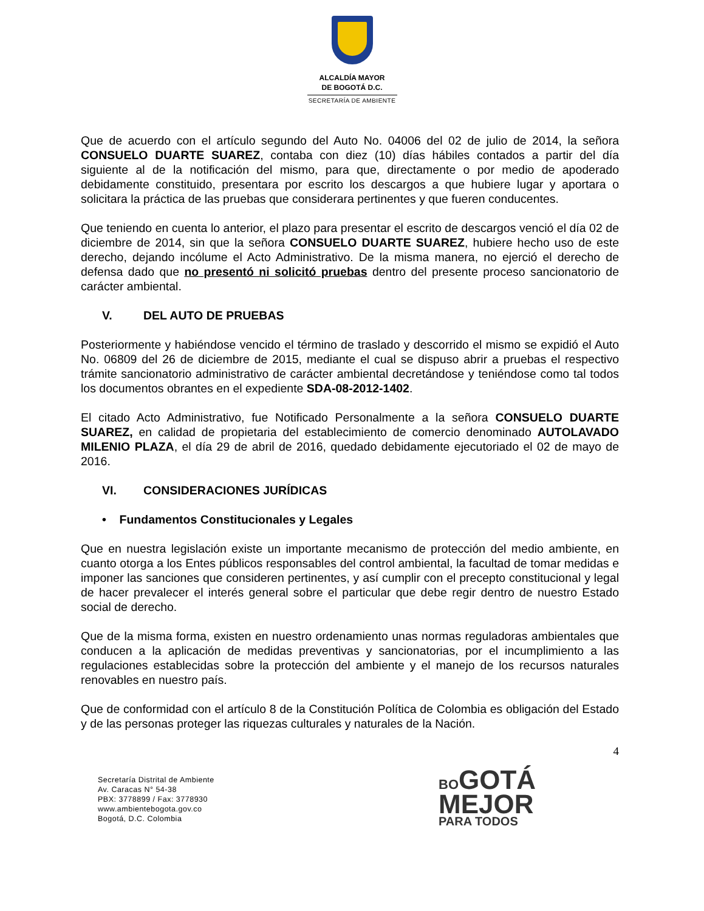ALCALDÍA MAYOR
DE BOGOTÁ D.C.
SECRETARÍA DE AMBIENTE
Que de acuerdo con el artículo segundo del Auto No. 04006 del 02 de julio de 2014, la señora CONSUELO DUARTE SUAREZ, contaba con diez (10) días hábiles contados a partir del día siguiente al de la notificación del mismo, para que, directamente o por medio de apoderado debidamente constituido, presentara por escrito los descargos a que hubiere lugar y aportara o solicitara la práctica de las pruebas que considerara pertinentes y que fueren conducentes.
Que teniendo en cuenta lo anterior, el plazo para presentar el escrito de descargos venció el día 02 de diciembre de 2014, sin que la señora CONSUELO DUARTE SUAREZ, hubiere hecho uso de este derecho, dejando incólume el Acto Administrativo. De la misma manera, no ejerció el derecho de defensa dado que no presentó ni solicitó pruebas dentro del presente proceso sancionatorio de carácter ambiental.
V. DEL AUTO DE PRUEBAS
Posteriormente y habiéndose vencido el término de traslado y descorrido el mismo se expidió el Auto No. 06809 del 26 de diciembre de 2015, mediante el cual se dispuso abrir a pruebas el respectivo trámite sancionatorio administrativo de carácter ambiental decretándose y teniéndose como tal todos los documentos obrantes en el expediente SDA-08-2012-1402.
El citado Acto Administrativo, fue Notificado Personalmente a la señora CONSUELO DUARTE SUAREZ, en calidad de propietaria del establecimiento de comercio denominado AUTOLAVADO MILENIO PLAZA, el día 29 de abril de 2016, quedado debidamente ejecutoriado el 02 de mayo de 2016.
VI. CONSIDERACIONES JURÍDICAS
• Fundamentos Constitucionales y Legales
Que en nuestra legislación existe un importante mecanismo de protección del medio ambiente, en cuanto otorga a los Entes públicos responsables del control ambiental, la facultad de tomar medidas e imponer las sanciones que consideren pertinentes, y así cumplir con el precepto constitucional y legal de hacer prevalecer el interés general sobre el particular que debe regir dentro de nuestro Estado social de derecho.
Que de la misma forma, existen en nuestro ordenamiento unas normas reguladoras ambientales que conducen a la aplicación de medidas preventivas y sancionatorias, por el incumplimiento a las regulaciones establecidas sobre la protección del ambiente y el manejo de los recursos naturales renovables en nuestro país.
Que de conformidad con el artículo 8 de la Constitución Política de Colombia es obligación del Estado y de las personas proteger las riquezas culturales y naturales de la Nación.
4
Secretaría Distrital de Ambiente
Av. Caracas N° 54-38
PBX: 3778899 / Fax: 3778930
www.ambientebogota.gov.co
Bogotá, D.C. Colombia
BO GOTÁ
MEJOR
PARA TODOS